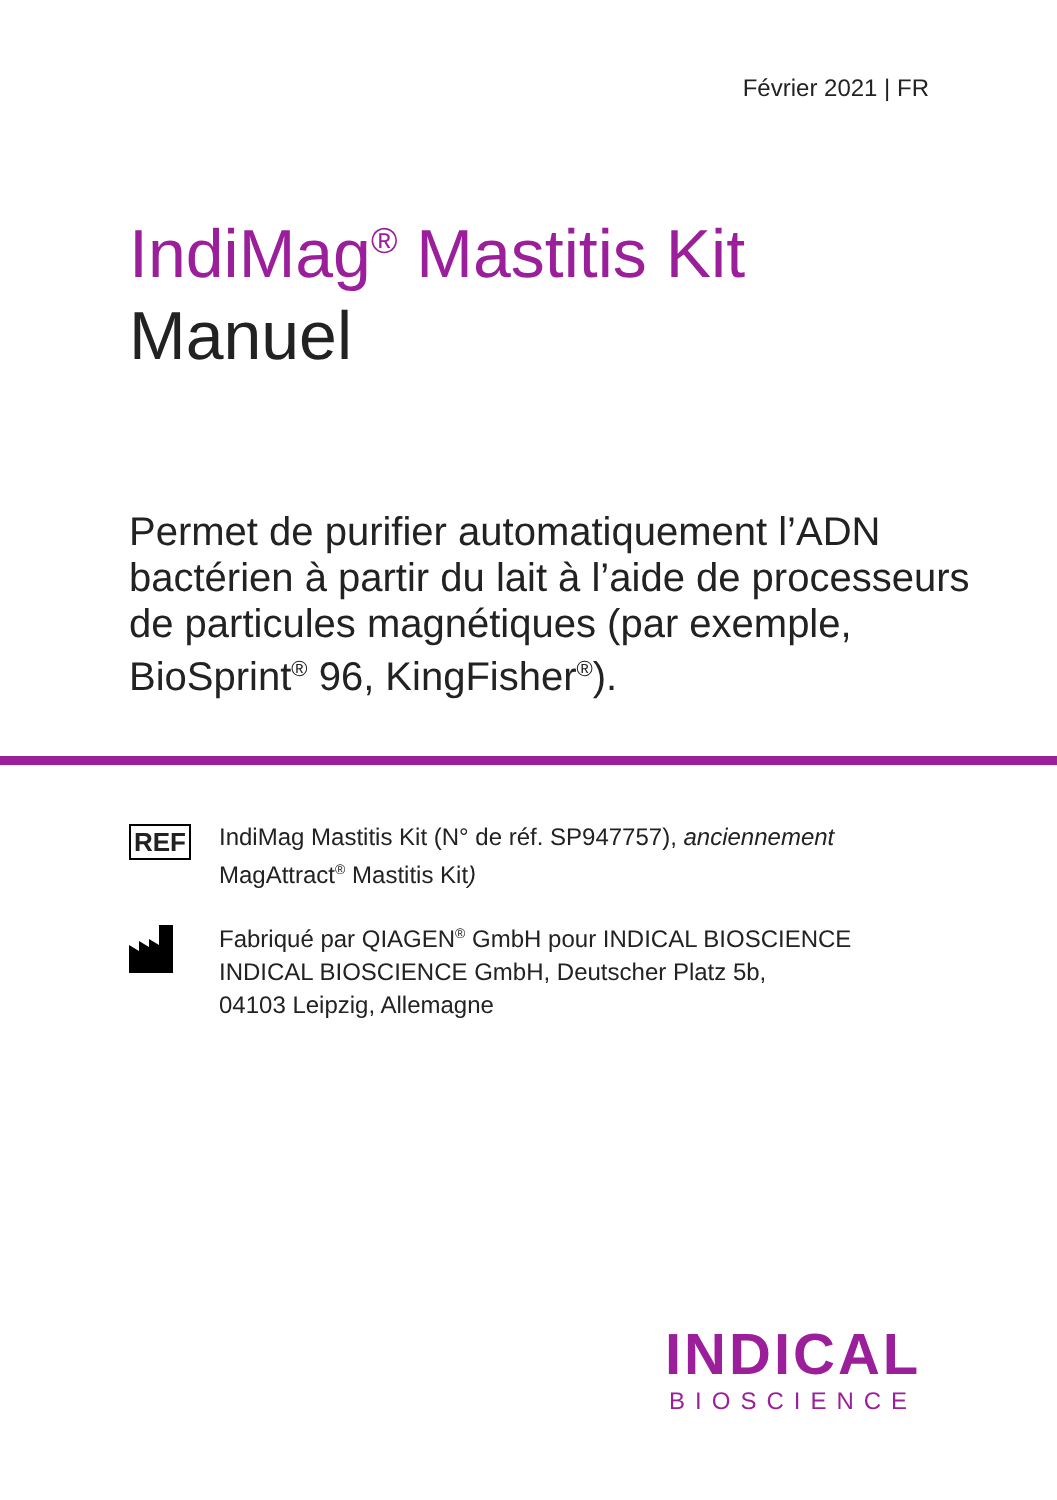Février 2021 | FR
IndiMag<sup>®</sup> Mastitis Kit
Manuel
Permet de purifier automatiquement l’ADN bactérien à partir du lait à l’aide de processeurs de particules magnétiques (par exemple, BioSprint<sup>®</sup> 96, KingFisher<sup>®</sup>).
REF
IndiMag Mastitis Kit (N° de réf. SP947757), anciennement
MagAttract<sup>®</sup> Mastitis Kit)
Fabriqué par QIAGEN<sup>®</sup> GmbH pour INDICAL BIOSCIENCE
INDICAL BIOSCIENCE GmbH, Deutscher Platz 5b,
04103 Leipzig, Allemagne
INDICAL
BIOSCIENCE